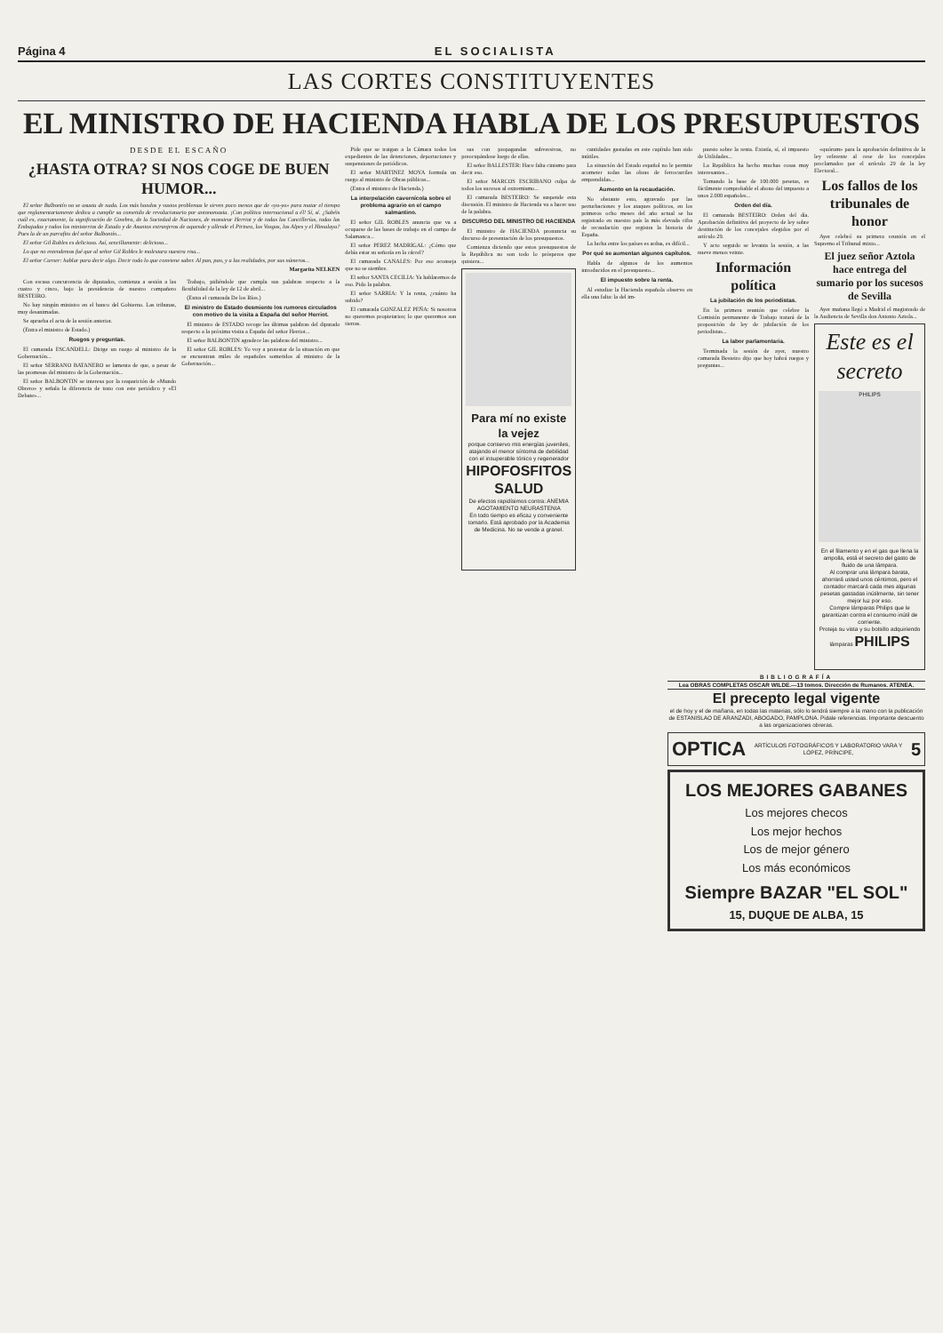Página 4 EL SOCIALISTA
LAS CORTES CONSTITUYENTES
EL MINISTRO DE HACIENDA HABLA DE LOS PRESUPUESTOS
DESDE EL ESCAÑO
¿HASTA OTRA? SI NOS COGE DE BUEN HUMOR...
El señor Balbontín no se asusta de nada. Los más hondos y vastos problemas le sirven poco menos que de «yo-yo» para matar el tiempo que reglamentariamente dedica a cumplir su cometido de revolucionario por antonomasia. ¡Con política internacional a él! Sí, sí. ¿Sabéis cuál es, exactamente, la significación de Ginebra, de la Sociedad de Naciones, de monsieur Herriot y de todas las Cancillerías, todas las Embajadas y todos los ministerios de Estado y de Asuntos extranjeros de aquende y allende el Pirineo, los Vosgos, los Alpes y el Himalaya? Pues la de un parrafito del señor Balbontín...
El señor Gil Robles es delicioso. Así, sencillamente: delicioso...
Lo que no entendemos fué que al señor Gil Robles le molestara nuestra risa...
El señor Carner: hablar para decir algo. Decir todo lo que conviene saber. Al pan, pan, y a las realidades, por sus números...
Margarita NELKEN
Con escasa concurrencia de diputados, comienza a sesión a las cuatro y cinco, bajo la presidencia de nuestro compañero BESTEIRO.
No hay ningún ministro en el banco del Gobierno. Las tribunas, muy desanimadas.
Se aprueba el acta de la sesión anterior.
(Entra el ministro de Estado.)
Ruegos y preguntas.
El camarada ESCANDELL: Dirige un ruego al ministro de la Gobernación...
El señor SERRANO BATANERO se lamenta de que, a pesar de las promesas del ministro de la Gobernación...
El señor BALBONTIN se interesa por la reaparición de «Mundo Obrero» y señala la diferencia de trato con este periódico y «El Debate»...
Trabajo, pidiéndole que cumpla sus palabras respecto a la flexibilidad de la ley de 12 de abril...
(Entra el camarada De los Ríos.)
El ministro de Estado desmiente los rumores circulados con motivo de la visita a España del señor Herriot.
El ministro de ESTADO recoge las últimas palabras del diputado respecto a la próxima visita a España del señor Herriot...
El señor BALBONTIN agradece las palabras del ministro...
El señor GIL ROBLES: Yo voy a protestar de la situación en que se encuentran miles de españoles sometidos al ministro de la Gobernación...
Pide que se traigan a la Cámara todos los expedientes de las detenciones, deportaciones y suspensiones de periódicos.
El señor MARTINEZ MOYA formula un ruego al ministro de Obras públicas...
(Entra el ministro de Hacienda.)
La interpelación cavernícola sobre el problema agrario en el campo salmantino.
El señor GIL ROBLES anuncia que va a ocuparse de las bases de trabajo en el campo de Salamanca...
El señor PEREZ MADRIGAL: ¿Cómo que debía estar su señoría en la cárcel?
El camarada CANALES: Por eso aconseja que no se siembre.
El señor SANTA CECILIA: Ya hablaremos de eso. Pido la palabra.
El señor SARRIA: Y la renta, ¿cuánto ha subido?
El camarada GONZALEZ PEÑA: Si nosotros no queremos propietarios; lo que queremos son tierras.
sas con propagandas subversivas, no preocupándose luego de ellas.
El señor BALLESTER: Hace falta cinismo para decir eso.
El señor MARCOS ESCRIBANO culpa de todos los sucesos al extremismo...
El camarada BESTEIRO: Se suspende esta discusión. El ministro de Hacienda va a hacer uso de la palabra.
DISCURSO DEL MINISTRO DE HACIENDA
El ministro de HACIENDA pronuncia su discurso de presentación de los presupuestos.
Comienza diciendo que estos presupuestos de la República no son todo lo prósperos que quisiera...
Para mí no existe la vejez
porque conservo mis energías juveniles, atajando el menor síntoma de debilidad con el insuperable tónico y regenerador
HIPOFOSFITOS SALUD
De efectos rapidísimos contra: ANEMIA AGOTAMIENTO NEURASTENIA
En todo tiempo es eficaz y convenientе tomarlo. Está aprobado por la Academia de Medicina. No se vende a granel.
cantidades gastadas en este capítulo han sido inútiles.
La situación del Estado español no le permite acometer todas las obras de ferrocarriles emprendidas...
Aumento en la recaudación.
No obstante esto, agravado por las perturbaciones y los ataques políticos, en los primeros ocho meses del año actual se ha registrado en nuestro país la más elevada cifra de recaudación que registra la historia de España.
La lucha entre los países es ardua, es difícil...
Por qué se aumentan algunos capítulos.
Habla de algunos de los aumentos introducidos en el presupuesto...
El impuesto sobre la renta.
Al estudiar la Hacienda española observo en ella una falta: la del im-
puesto sobre la renta. Existía, sí, el impuesto de Utilidades...
La República ha hecho muchas cosas muy interesantes...
Tomando la base de 100.000 pesetas, es fácilmente comprobable el abono del impuesto a unos 2.000 españoles...
Orden del día.
El camarada BESTEIRO: Orden del día. Aprobación definitiva del proyecto de ley sobre destitución de los concejales elegidos por el artículo 29.
Y acto seguido se levanta la sesión, a las nueve menos veinte.
Información política
La jubilación de los periodistas.
En la primera reunión que celebre la Comisión permanente de Trabajo tratará de la proposición de ley de jubilación de los periodistas...
La labor parlamentaria.
Terminada la sesión de ayer, nuestro camarada Besteiro dijo que hoy habrá ruegos y preguntas...
«quórum» para la aprobación definitiva de la ley referente al cese de los concejales proclamados por el artículo 29 de la ley Electoral...
Los fallos de los tribunales de honor
Ayer celebró su primera reunión en el Supremo el Tribunal mixto...
El juez señor Aztola hace entrega del sumario por los sucesos de Sevilla
Ayer mañana llegó a Madrid el magistrado de la Audiencia de Sevilla don Antonio Aztola...
Este es el secreto
PHILIPS
En el filamento y en el gas que llena la ampolla, está el secreto del gasto de fluido de una lámpara.
Al comprar una lámpara barata, ahorrará usted unos céntimos, pero el contador marcará cada mes algunas pesetas gastadas inútilmente, sin tener mejor luz por eso.
Compre lámparas Philips que le garantizan contra el consumo inútil de corriente.
Proteja su vista y su bolsillo adquiriendo lámparas PHILIPS
BIBLIOGRAFÍA
Lea OBRAS COMPLETAS OSCAR WILDE.—13 tomos. Dirección de Rumanos. ATENEA.
El precepto legal vigente
el de hoy y el de mañana, en todas las materias, sólo lo tendrá siempre a la mano con la publicación de ESTANISLAO DE ARANZADI, ABOGADO, PAMPLONA. Pidale referencias. Importante descuento a las organizaciones obreras.
OPTICA ARTÍCULOS FOTOGRÁFICOS Y LABORATORIO VARA Y LÓPEZ, PRÍNCIPE, 5
LOS MEJORES GABANES
Los mejores checos
Los mejor hechos
Los de mejor género
Los más económicos
Siempre BAZAR "EL SOL"
15, DUQUE DE ALBA, 15